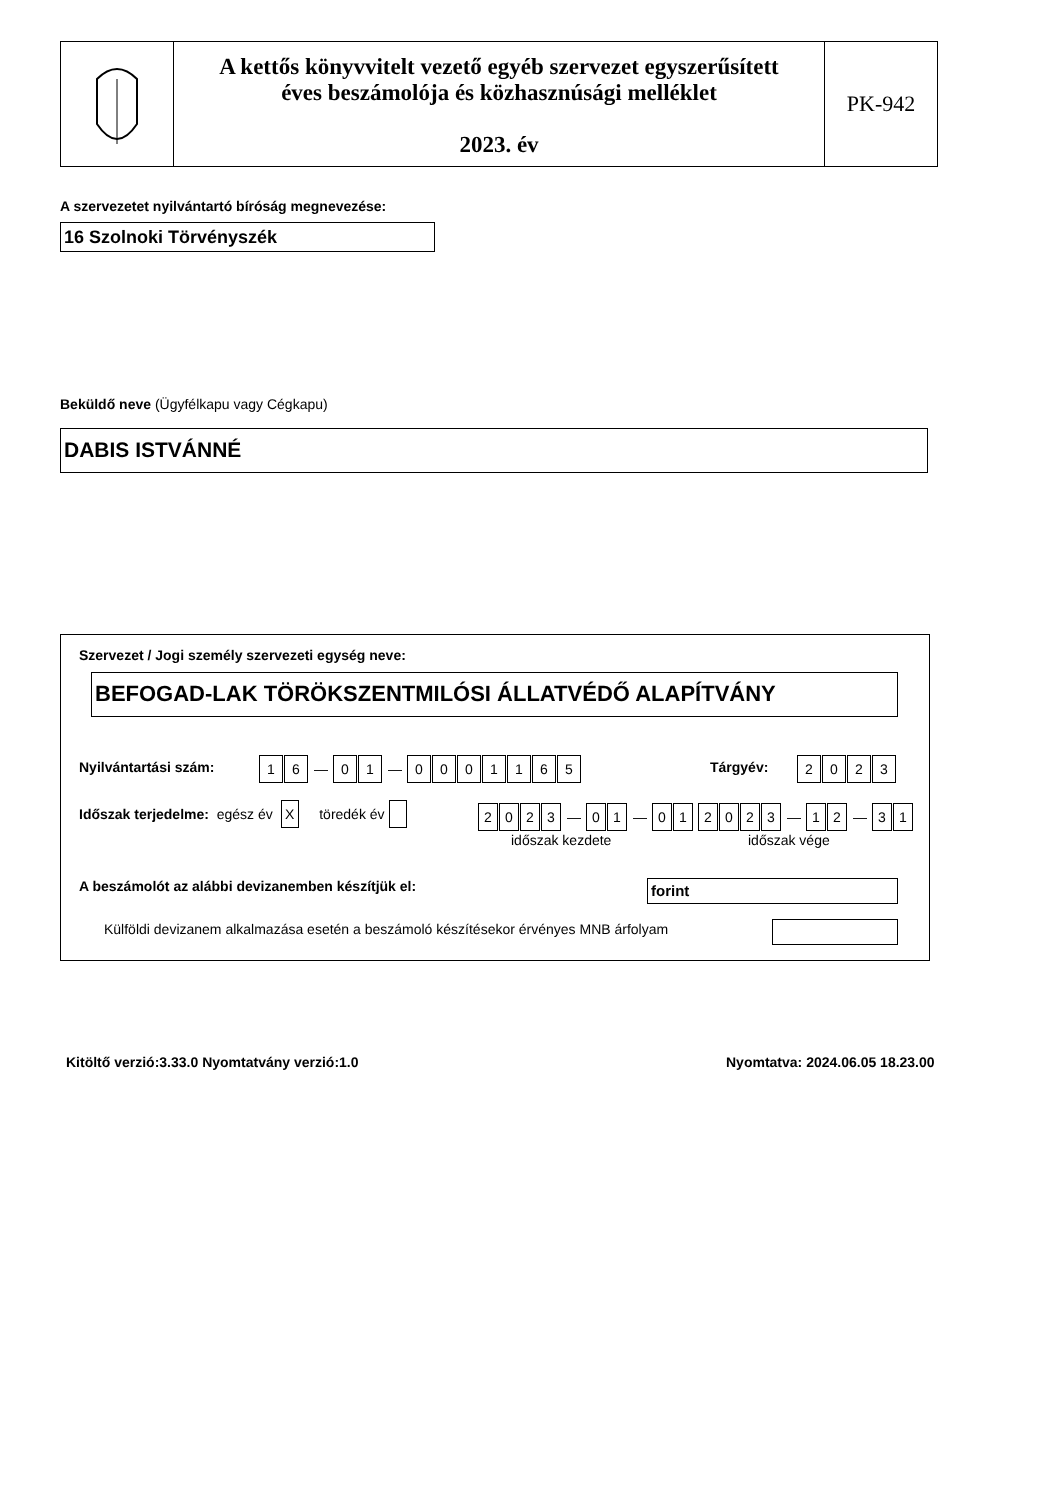A kettős könyvvitelt vezető egyéb szervezet egyszerűsített
éves beszámolója és közhasznúsági melléklet
2023. év
PK-942
A szervezetet nyilvántartó bíróság megnevezése:
16 Szolnoki Törvényszék
Beküldő neve (Ügyfélkapu vagy Cégkapu)
DABIS ISTVÁNNÉ
Szervezet / Jogi személy szervezeti egység neve:
BEFOGAD-LAK TÖRÖKSZENTMILÓSI ÁLLATVÉDŐ ALAPÍTVÁNY
Nyilvántartási szám: 16 — 01 — 0001165 Tárgyév: 2023
Időszak terjedelme: egész év X töredék év
2023 — 01 — 01 2023 — 12 — 31
időszak kezdete időszak vége
A beszámolót az alábbi devizanemben készítjük el:
forint
Külföldi devizanem alkalmazása esetén a beszámoló készítésekor érvényes MNB árfolyam
Kitöltő verzió:3.33.0 Nyomtatvány verzió:1.0
Nyomtatva: 2024.06.05 18.23.00